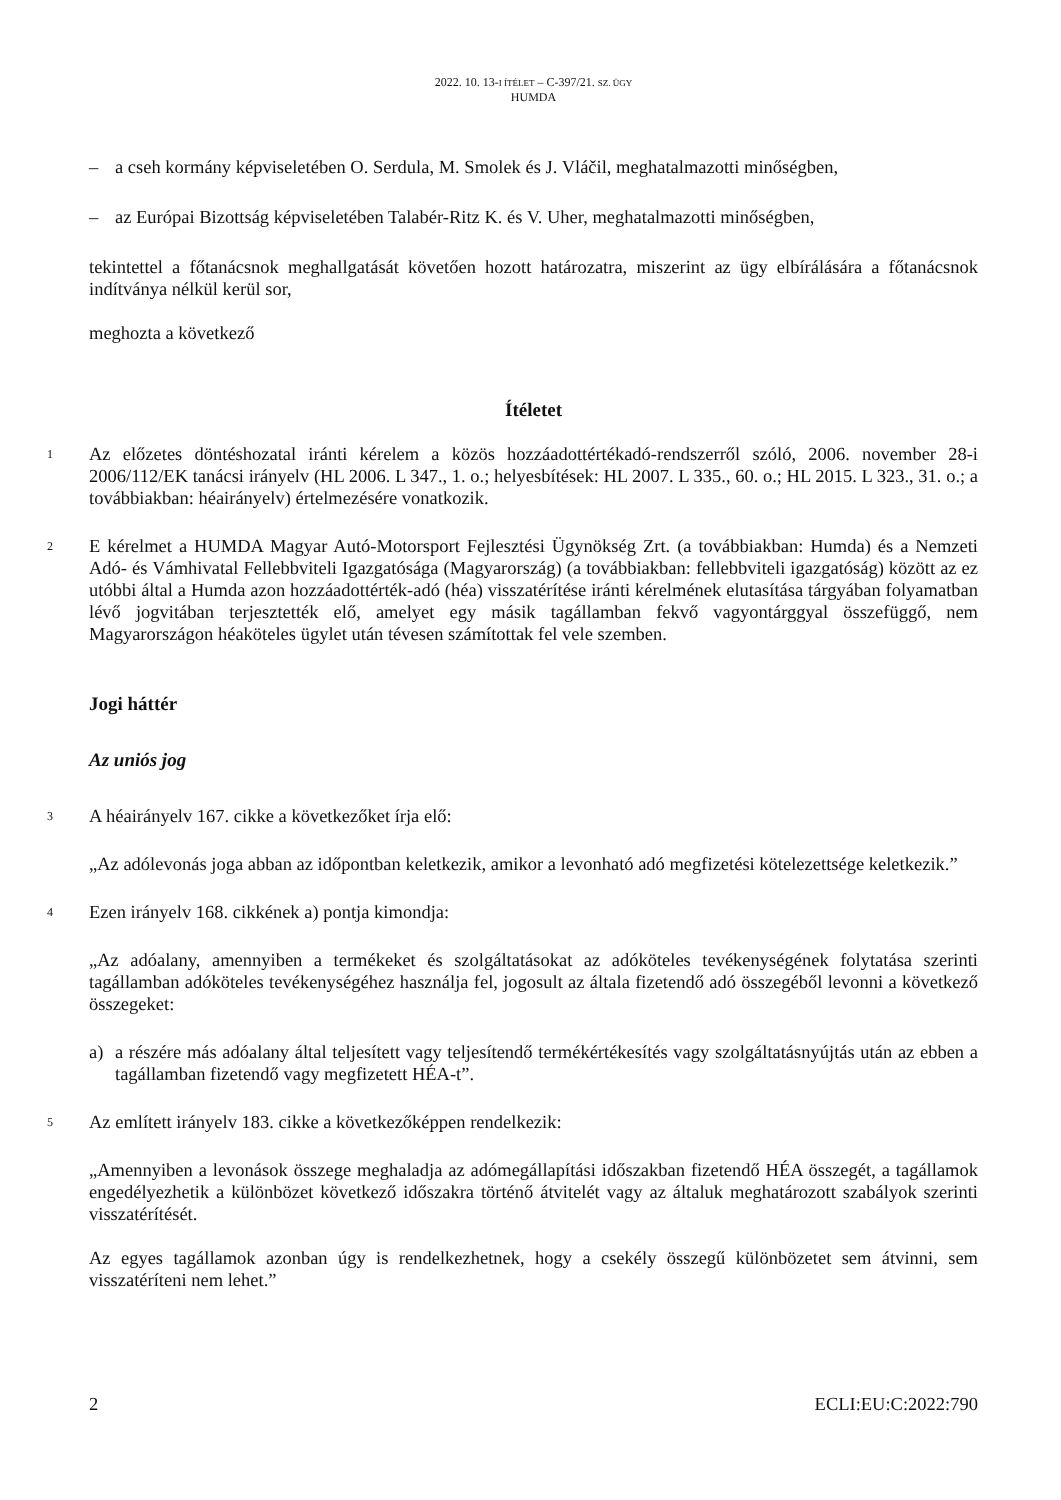2022. 10. 13-I ÍTÉLET – C-397/21. SZ. ÜGY
HUMDA
– a cseh kormány képviseletében O. Serdula, M. Smolek és J. Vláčil, meghatalmazotti minőségben,
– az Európai Bizottság képviseletében Talabér-Ritz K. és V. Uher, meghatalmazotti minőségben,
tekintettel a főtanácsnok meghallgatását követően hozott határozatra, miszerint az ügy elbírálására a főtanácsnok indítványa nélkül kerül sor,
meghozta a következő
Ítéletet
1
Az előzetes döntéshozatal iránti kérelem a közös hozzáadottértékadó-rendszerről szóló, 2006. november 28-i 2006/112/EK tanácsi irányelv (HL 2006. L 347., 1. o.; helyesbítések: HL 2007. L 335., 60. o.; HL 2015. L 323., 31. o.; a továbbiakban: héairányelv) értelmezésére vonatkozik.
2
E kérelmet a HUMDA Magyar Autó-Motorsport Fejlesztési Ügynökség Zrt. (a továbbiakban: Humda) és a Nemzeti Adó- és Vámhivatal Fellebbviteli Igazgatósága (Magyarország) (a továbbiakban: fellebbviteli igazgatóság) között az ez utóbbi által a Humda azon hozzáadottérték-adó (héa) visszatérítése iránti kérelmének elutasítása tárgyában folyamatban lévő jogvitában terjesztették elő, amelyet egy másik tagállamban fekvő vagyontárggyal összefüggő, nem Magyarországon héaköteles ügylet után tévesen számítottak fel vele szemben.
Jogi háttér
Az uniós jog
3
A héairányelv 167. cikke a következőket írja elő:
„Az adólevonás joga abban az időpontban keletkezik, amikor a levonható adó megfizetési kötelezettsége keletkezik.”
4
Ezen irányelv 168. cikkének a) pontja kimondja:
„Az adóalany, amennyiben a termékeket és szolgáltatásokat az adóköteles tevékenységének folytatása szerinti tagállamban adóköteles tevékenységéhez használja fel, jogosult az általa fizetendő adó összegéből levonni a következő összegeket:
a) a részére más adóalany által teljesített vagy teljesítendő termékértékesítés vagy szolgáltatásnyújtás után az ebben a tagállamban fizetendő vagy megfizetett HÉA-t”.
5
Az említett irányelv 183. cikke a következőképpen rendelkezik:
„Amennyiben a levonások összege meghaladja az adómegállapítási időszakban fizetendő HÉA összegét, a tagállamok engedélyezhetik a különbözet következő időszakra történő átvitelét vagy az általuk meghatározott szabályok szerinti visszatérítését.
Az egyes tagállamok azonban úgy is rendelkezhetnek, hogy a csekély összegű különbözetet sem átvinni, sem visszatéríteni nem lehet.”
2 ECLI:EU:C:2022:790